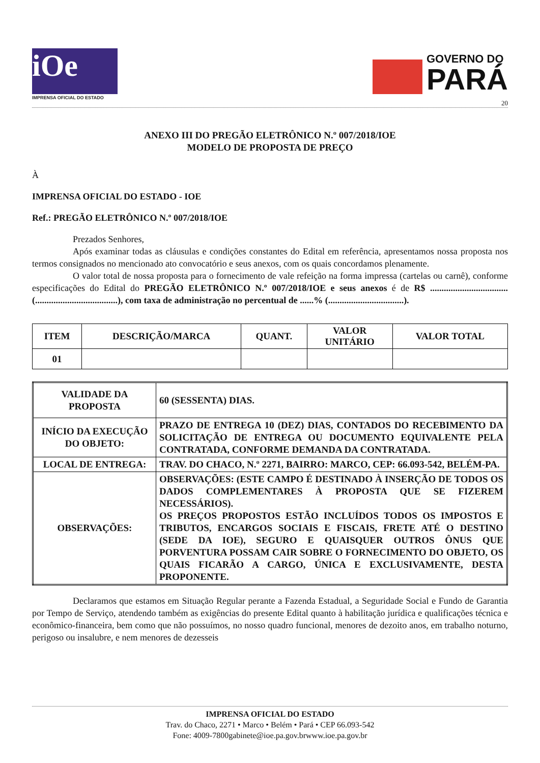iOe
IMPRENSA OFICIAL DO ESTADO
GOVERNO DO
PARÁ
20
ANEXO III DO PREGÃO ELETRÔNICO N.º 007/2018/IOE
MODELO DE PROPOSTA DE PREÇO
À
IMPRENSA OFICIAL DO ESTADO - IOE
Ref.: PREGÃO ELETRÔNICO N.º 007/2018/IOE
Prezados Senhores,
Após examinar todas as cláusulas e condições constantes do Edital em referência, apresentamos nossa proposta nos termos consignados no mencionado ato convocatório e seus anexos, com os quais concordamos plenamente.
O valor total de nossa proposta para o fornecimento de vale refeição na forma impressa (cartelas ou carnê), conforme especificações do Edital do PREGÃO ELETRÔNICO N.º 007/2018/IOE e seus anexos é de R$ ..................................(....................................), com taxa de administração no percentual de ......% (.................................).
| ITEM | DESCRIÇÃO/MARCA | QUANT. | VALOR UNITÁRIO | VALOR TOTAL |
| --- | --- | --- | --- | --- |
| 01 | | | | |
| VALIDADE DA PROPOSTA | 60 (SESSENTA) DIAS. |
| INÍCIO DA EXECUÇÃO DO OBJETO: | PRAZO DE ENTREGA 10 (DEZ) DIAS, CONTADOS DO RECEBIMENTO DA SOLICITAÇÃO DE ENTREGA OU DOCUMENTO EQUIVALENTE PELA CONTRATADA, CONFORME DEMANDA DA CONTRATADA. |
| LOCAL DE ENTREGA: | TRAV. DO CHACO, N.º 2271, BAIRRO: MARCO, CEP: 66.093-542, BELÉM-PA. |
| OBSERVAÇÕES: | OBSERVAÇÕES: (ESTE CAMPO É DESTINADO À INSERÇÃO DE TODOS OS DADOS COMPLEMENTARES À PROPOSTA QUE SE FIZEREM NECESSÁRIOS). OS PREÇOS PROPOSTOS ESTÃO INCLUÍDOS TODOS OS IMPOSTOS E TRIBUTOS, ENCARGOS SOCIAIS E FISCAIS, FRETE ATÉ O DESTINO (SEDE DA IOE), SEGURO E QUAISQUER OUTROS ÔNUS QUE PORVENTURA POSSAM CAIR SOBRE O FORNECIMENTO DO OBJETO, OS QUAIS FICARÃO A CARGO, ÚNICA E EXCLUSIVAMENTE, DESTA PROPONENTE. |
Declaramos que estamos em Situação Regular perante a Fazenda Estadual, a Seguridade Social e Fundo de Garantia por Tempo de Serviço, atendendo também as exigências do presente Edital quanto à habilitação jurídica e qualificações técnica e econômico-financeira, bem como que não possuímos, no nosso quadro funcional, menores de dezoito anos, em trabalho noturno, perigoso ou insalubre, e nem menores de dezesseis
IMPRENSA OFICIAL DO ESTADO
Trav. do Chaco, 2271 • Marco • Belém • Pará • CEP 66.093-542
Fone: 4009-7800gabinete@ioe.pa.gov.brwww.ioe.pa.gov.br